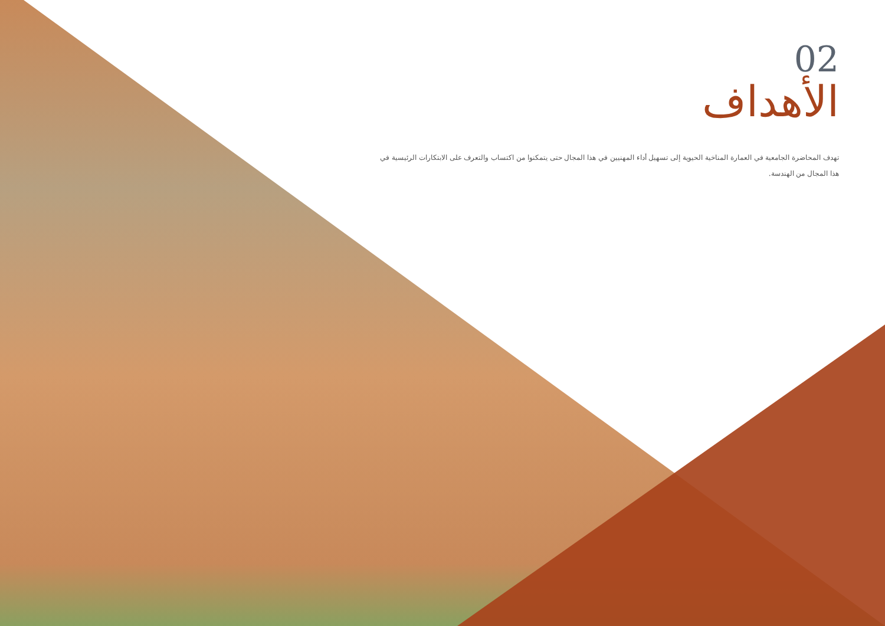02
الأهداف
تهدف المحاضرة الجامعية في العمارة المناخية الحيوية إلى تسهيل أداء المهنيين في هذا المجال حتى يتمكنوا من اكتساب والتعرف على الابتكارات الرئيسية في هذا المجال من الهندسة.